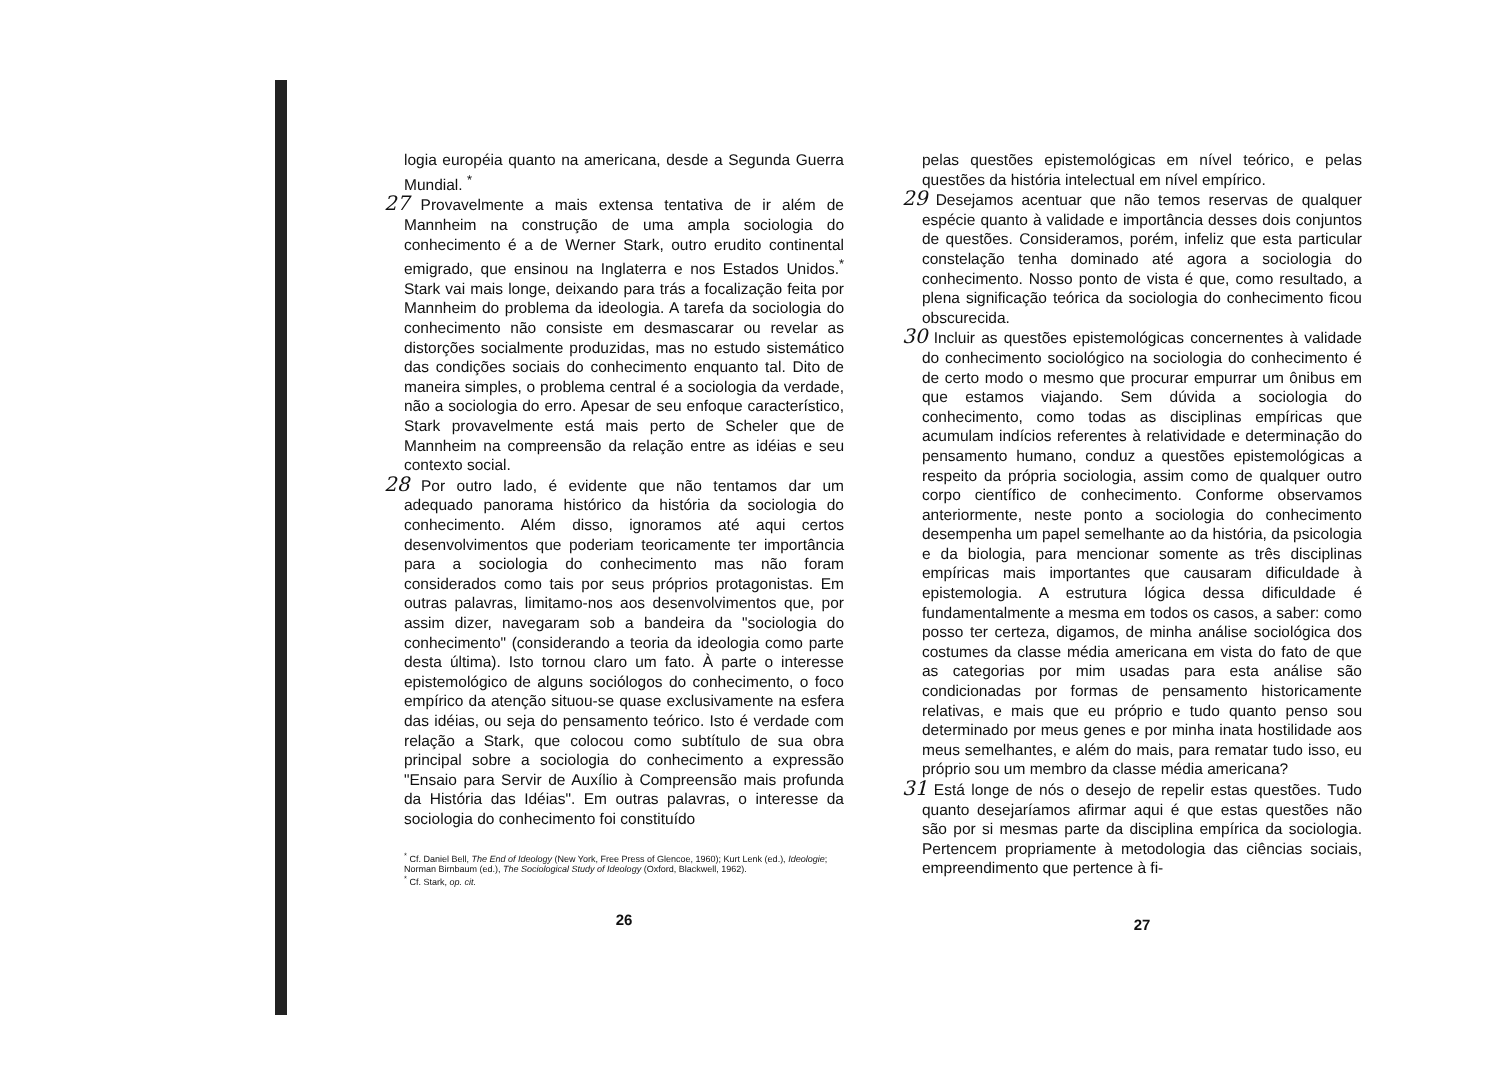logia européia quanto na americana, desde a Segunda Guerra Mundial. <sup>*</sup>
27 Provavelmente a mais extensa tentativa de ir além de Mannheim na construção de uma ampla sociologia do conhecimento é a de Werner Stark, outro erudito continental emigrado, que ensinou na Inglaterra e nos Estados Unidos.<sup>*</sup> Stark vai mais longe, deixando para trás a focalização feita por Mannheim do problema da ideologia. A tarefa da sociologia do conhecimento não consiste em desmascarar ou revelar as distorções socialmente produzidas, mas no estudo sistemático das condições sociais do conhecimento enquanto tal. Dito de maneira simples, o problema central é a sociologia da verdade, não a sociologia do erro. Apesar de seu enfoque característico, Stark provavelmente está mais perto de Scheler que de Mannheim na compreensão da relação entre as idéias e seu contexto social.
28 Por outro lado, é evidente que não tentamos dar um adequado panorama histórico da história da sociologia do conhecimento. Além disso, ignoramos até aqui certos desenvolvimentos que poderiam teoricamente ter importância para a sociologia do conhecimento mas não foram considerados como tais por seus próprios protagonistas. Em outras palavras, limitamo-nos aos desenvolvimentos que, por assim dizer, navegaram sob a bandeira da "sociologia do conhecimento" (considerando a teoria da ideologia como parte desta última). Isto tornou claro um fato. À parte o interesse epistemológico de alguns sociólogos do conhecimento, o foco empírico da atenção situou-se quase exclusivamente na esfera das idéias, ou seja do pensamento teórico. Isto é verdade com relação a Stark, que colocou como subtítulo de sua obra principal sobre a sociologia do conhecimento a expressão "Ensaio para Servir de Auxílio à Compreensão mais profunda da História das Idéias". Em outras palavras, o interesse da sociologia do conhecimento foi constituído
<sup>*</sup> Cf. Daniel Bell, The End of Ideology (New York, Free Press of Glencoe, 1960); Kurt Lenk (ed.), Ideologie; Norman Birnbaum (ed.), The Sociological Study of Ideology (Oxford, Blackwell, 1962).
<sup>*</sup> Cf. Stark, op. cit.
26
pelas questões epistemológicas em nível teórico, e pelas questões da história intelectual em nível empírico.
29 Desejamos acentuar que não temos reservas de qualquer espécie quanto à validade e importância desses dois conjuntos de questões. Consideramos, porém, infeliz que esta particular constelação tenha dominado até agora a sociologia do conhecimento. Nosso ponto de vista é que, como resultado, a plena significação teórica da sociologia do conhecimento ficou obscurecida.
30 Incluir as questões epistemológicas concernentes à validade do conhecimento sociológico na sociologia do conhecimento é de certo modo o mesmo que procurar empurrar um ônibus em que estamos viajando. Sem dúvida a sociologia do conhecimento, como todas as disciplinas empíricas que acumulam indícios referentes à relatividade e determinação do pensamento humano, conduz a questões epistemológicas a respeito da própria sociologia, assim como de qualquer outro corpo científico de conhecimento. Conforme observamos anteriormente, neste ponto a sociologia do conhecimento desempenha um papel semelhante ao da história, da psicologia e da biologia, para mencionar somente as três disciplinas empíricas mais importantes que causaram dificuldade à epistemologia. A estrutura lógica dessa dificuldade é fundamentalmente a mesma em todos os casos, a saber: como posso ter certeza, digamos, de minha análise sociológica dos costumes da classe média americana em vista do fato de que as categorias por mim usadas para esta análise são condicionadas por formas de pensamento historicamente relativas, e mais que eu próprio e tudo quanto penso sou determinado por meus genes e por minha inata hostilidade aos meus semelhantes, e além do mais, para rematar tudo isso, eu próprio sou um membro da classe média americana?
31 Está longe de nós o desejo de repelir estas questões. Tudo quanto desejaríamos afirmar aqui é que estas questões não são por si mesmas parte da disciplina empírica da sociologia. Pertencem propriamente à metodologia das ciências sociais, empreendimento que pertence à fi-
27